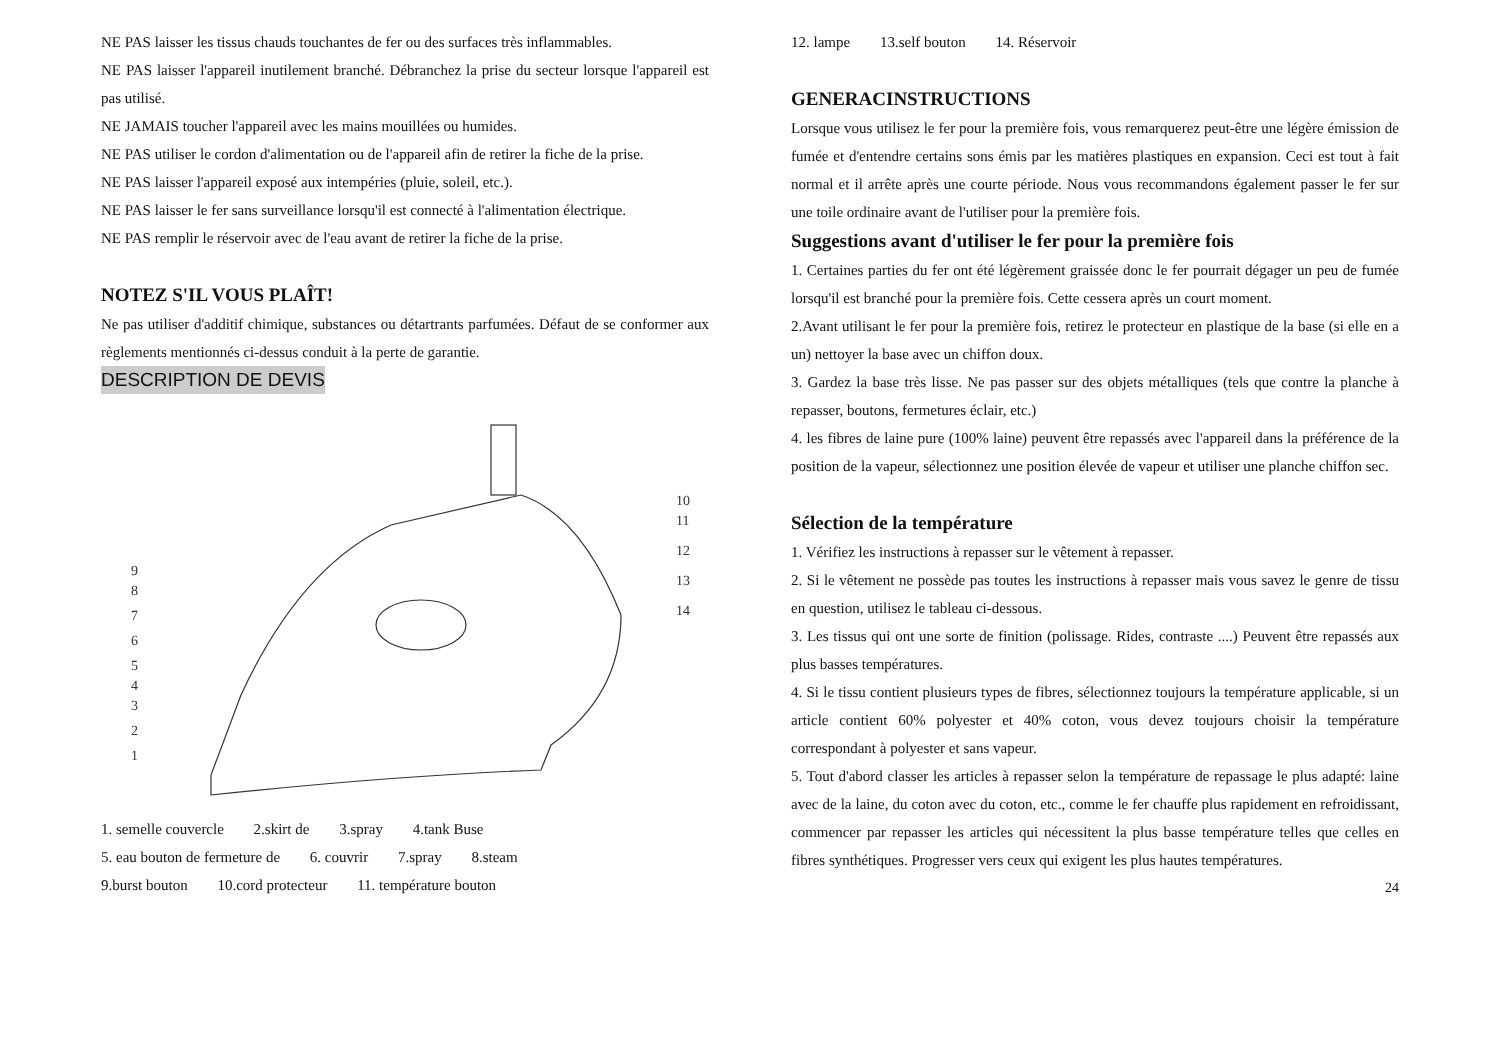NE PAS laisser les tissus chauds touchantes de fer ou des surfaces très inflammables.
NE PAS laisser l'appareil inutilement branché. Débranchez la prise du secteur lorsque l'appareil est pas utilisé.
NE JAMAIS toucher l'appareil avec les mains mouillées ou humides.
NE PAS utiliser le cordon d'alimentation ou de l'appareil afin de retirer la fiche de la prise.
NE PAS laisser l'appareil exposé aux intempéries (pluie, soleil, etc.).
NE PAS laisser le fer sans surveillance lorsqu'il est connecté à l'alimentation électrique.
NE PAS remplir le réservoir avec de l'eau avant de retirer la fiche de la prise.
NOTEZ S'IL VOUS PLAÎT!
Ne pas utiliser d'additif chimique, substances ou détartrants parfumées. Défaut de se conformer aux règlements mentionnés ci-dessus conduit à la perte de garantie.
DESCRIPTION DE DEVIS
10
11
12
13
14
9
8
7
6
5
4
3
2
1
1. semelle couvercle 2.skirt de 3.spray 4.tank Buse
5. eau bouton de fermeture de 6. couvrir 7.spray 8.steam
9.burst bouton 10.cord protecteur 11. température bouton
12. lampe 13.self bouton 14. Réservoir
GENERACINSTRUCTIONS
Lorsque vous utilisez le fer pour la première fois, vous remarquerez peut-être une légère émission de fumée et d'entendre certains sons émis par les matières plastiques en expansion. Ceci est tout à fait normal et il arrête après une courte période. Nous vous recommandons également passer le fer sur une toile ordinaire avant de l'utiliser pour la première fois.
Suggestions avant d'utiliser le fer pour la première fois
1. Certaines parties du fer ont été légèrement graissée donc le fer pourrait dégager un peu de fumée lorsqu'il est branché pour la première fois. Cette cessera après un court moment.
2.Avant utilisant le fer pour la première fois, retirez le protecteur en plastique de la base (si elle en a un) nettoyer la base avec un chiffon doux.
3. Gardez la base très lisse. Ne pas passer sur des objets métalliques (tels que contre la planche à repasser, boutons, fermetures éclair, etc.)
4. les fibres de laine pure (100% laine) peuvent être repassés avec l'appareil dans la préférence de la position de la vapeur, sélectionnez une position élevée de vapeur et utiliser une planche chiffon sec.
Sélection de la température
1. Vérifiez les instructions à repasser sur le vêtement à repasser.
2. Si le vêtement ne possède pas toutes les instructions à repasser mais vous savez le genre de tissu en question, utilisez le tableau ci-dessous.
3. Les tissus qui ont une sorte de finition (polissage. Rides, contraste ....) Peuvent être repassés aux plus basses températures.
4. Si le tissu contient plusieurs types de fibres, sélectionnez toujours la température applicable, si un article contient 60% polyester et 40% coton, vous devez toujours choisir la température correspondant à polyester et sans vapeur.
5. Tout d'abord classer les articles à repasser selon la température de repassage le plus adapté: laine avec de la laine, du coton avec du coton, etc., comme le fer chauffe plus rapidement en refroidissant, commencer par repasser les articles qui nécessitent la plus basse température telles que celles en fibres synthétiques. Progresser vers ceux qui exigent les plus hautes températures.
24